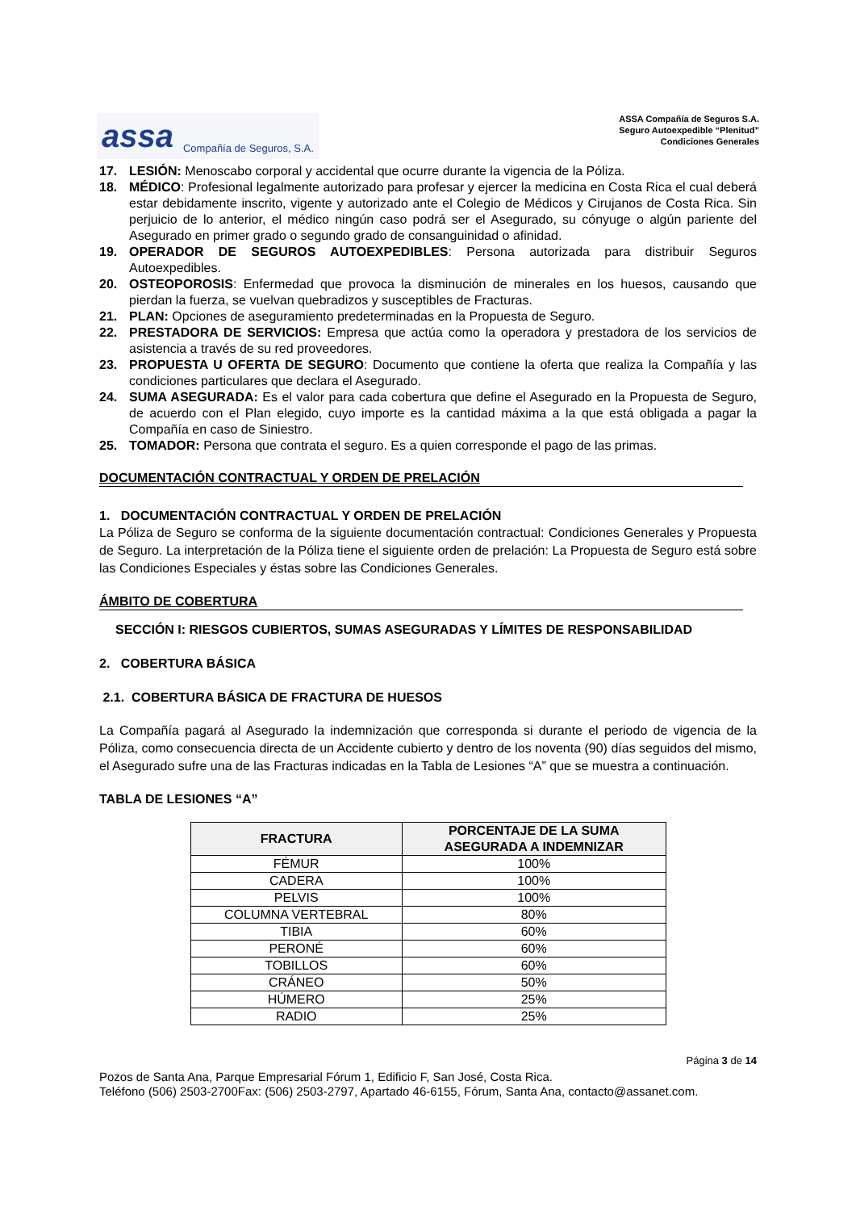assa Compañía de Seguros, S.A.
ASSA Compañía de Seguros S.A.
Seguro Autoexpedible “Plenitud”
Condiciones Generales
17. LESIÓN: Menoscabo corporal y accidental que ocurre durante la vigencia de la Póliza.
18. MÉDICO: Profesional legalmente autorizado para profesar y ejercer la medicina en Costa Rica el cual deberá estar debidamente inscrito, vigente y autorizado ante el Colegio de Médicos y Cirujanos de Costa Rica. Sin perjuicio de lo anterior, el médico ningún caso podrá ser el Asegurado, su cónyuge o algún pariente del Asegurado en primer grado o segundo grado de consanguinidad o afinidad.
19. OPERADOR DE SEGUROS AUTOEXPEDIBLES: Persona autorizada para distribuir Seguros Autoexpedibles.
20. OSTEOPOROSIS: Enfermedad que provoca la disminución de minerales en los huesos, causando que pierdan la fuerza, se vuelvan quebradizos y susceptibles de Fracturas.
21. PLAN: Opciones de aseguramiento predeterminadas en la Propuesta de Seguro.
22. PRESTADORA DE SERVICIOS: Empresa que actúa como la operadora y prestadora de los servicios de asistencia a través de su red proveedores.
23. PROPUESTA U OFERTA DE SEGURO: Documento que contiene la oferta que realiza la Compañía y las condiciones particulares que declara el Asegurado.
24. SUMA ASEGURADA: Es el valor para cada cobertura que define el Asegurado en la Propuesta de Seguro, de acuerdo con el Plan elegido, cuyo importe es la cantidad máxima a la que está obligada a pagar la Compañía en caso de Siniestro.
25. TOMADOR: Persona que contrata el seguro. Es a quien corresponde el pago de las primas.
DOCUMENTACIÓN CONTRACTUAL Y ORDEN DE PRELACIÓN
1. DOCUMENTACIÓN CONTRACTUAL Y ORDEN DE PRELACIÓN
La Póliza de Seguro se conforma de la siguiente documentación contractual: Condiciones Generales y Propuesta de Seguro. La interpretación de la Póliza tiene el siguiente orden de prelación: La Propuesta de Seguro está sobre las Condiciones Especiales y éstas sobre las Condiciones Generales.
ÁMBITO DE COBERTURA
SECCIÓN I: RIESGOS CUBIERTOS, SUMAS ASEGURADAS Y LÍMITES DE RESPONSABILIDAD
2. COBERTURA BÁSICA
2.1. COBERTURA BÁSICA DE FRACTURA DE HUESOS
La Compañía pagará al Asegurado la indemnización que corresponda si durante el periodo de vigencia de la Póliza, como consecuencia directa de un Accidente cubierto y dentro de los noventa (90) días seguidos del mismo, el Asegurado sufre una de las Fracturas indicadas en la Tabla de Lesiones “A” que se muestra a continuación.
TABLA DE LESIONES “A”
| FRACTURA | PORCENTAJE DE LA SUMA ASEGURADA A INDEMNIZAR |
| --- | --- |
| FÉMUR | 100% |
| CADERA | 100% |
| PELVIS | 100% |
| COLUMNA VERTEBRAL | 80% |
| TIBIA | 60% |
| PERONÉ | 60% |
| TOBILLOS | 60% |
| CRÁNEO | 50% |
| HÚMERO | 25% |
| RADIO | 25% |
Página 3 de 14
Pozos de Santa Ana, Parque Empresarial Fórum 1, Edificio F, San José, Costa Rica.
Teléfono (506) 2503-2700Fax: (506) 2503-2797, Apartado 46-6155, Fórum, Santa Ana, contacto@assanet.com.